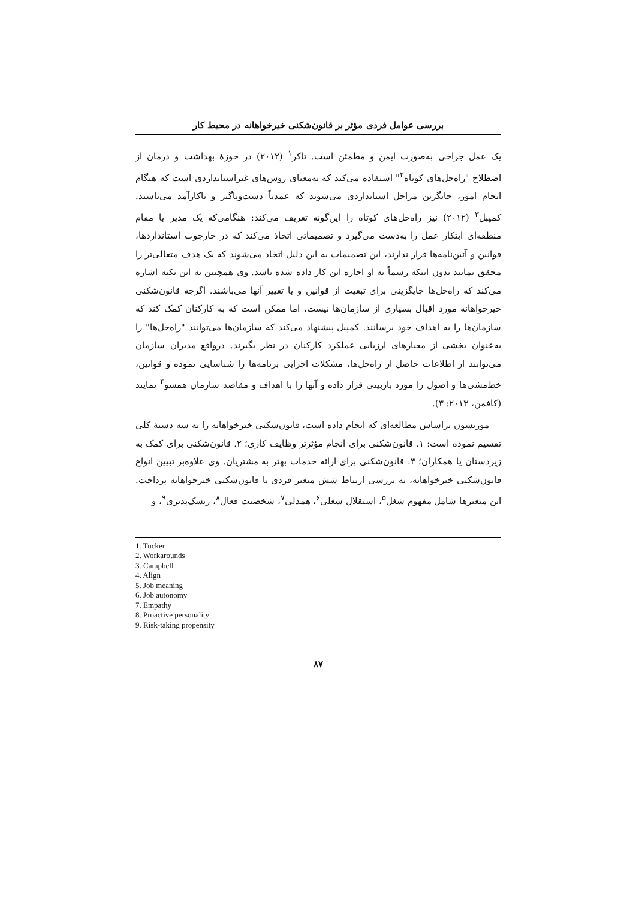بررسی عوامل فردی مؤثر بر قانون‌شکنی خیرخواهانه در محیط کار
یک عمل جراحی به‌صورت ایمن و مطمئن است. تاکر<sup>۱</sup> (۲۰۱۲) در حوزۀ بهداشت و درمان از اصطلاح "راه‌حل‌های کوتاه<sup>۲</sup>" استفاده می‌کند که به‌معنای روش‌های غیراستانداردی است که هنگام انجام امور، جایگزین مراحل استانداردی می‌شوند که عمدتاً دست‌وپاگیر و ناکارآمد می‌باشند. کمپبل<sup>۳</sup> (۲۰۱۲) نیز راه‌حل‌های کوتاه را این‌گونه تعریف می‌کند: هنگامی‌که یک مدیر یا مقام منطقه‌ای ابتکار عمل را به‌دست می‌گیرد و تصمیماتی اتخاذ می‌کند که در چارچوب استانداردها، قوانین و آئین‌نامه‌ها قرار ندارند، این تصمیمات به این دلیل اتخاذ می‌شوند که یک هدف متعالی‌تر را محقق نمایند بدون اینکه رسماً به او اجازه این کار داده شده باشد. وی همچنین به این نکته اشاره می‌کند که راه‌حل‌ها جایگزینی برای تبعیت از قوانین و یا تغییر آنها می‌باشند. اگرچه قانون‌شکنی خیرخواهانه مورد اقبال بسیاری از سازمان‌ها نیست، اما ممکن است که به کارکنان کمک کند که سازمان‌ها را به اهداف خود برسانند. کمپبل پیشنهاد می‌کند که سازمان‌ها می‌توانند "راه‌حل‌ها" را به‌عنوان بخشی از معیارهای ارزیابی عملکرد کارکنان در نظر بگیرند. درواقع مدیران سازمان می‌توانند از اطلاعات حاصل از راه‌حل‌ها، مشکلات اجرایی برنامه‌ها را شناسایی نموده و قوانین، خط‌مشی‌ها و اصول را مورد بازبینی قرار داده و آنها را با اهداف و مقاصد سازمان همسو<sup>۴</sup> نمایند (کافمن، ۲۰۱۳: ۳).
موریسون براساس مطالعه‌ای که انجام داده است، قانون‌شکنی خیرخواهانه را به سه دستۀ کلی تقسیم نموده است: ۱. قانون‌شکنی برای انجام مؤثرتر وظایف کاری؛ ۲. قانون‌شکنی برای کمک به زیردستان یا همکاران؛ ۳. قانون‌شکنی برای ارائه خدمات بهتر به مشتریان. وی علاوه‌بر تبیین انواع قانون‌شکنی خیرخواهانه، به بررسی ارتباط شش متغیر فردی با قانون‌شکنی خیرخواهانه پرداخت. این متغیرها شامل مفهوم شغل<sup>۵</sup>، استقلال شغلی<sup>۶</sup>، همدلی<sup>۷</sup>، شخصیت فعال<sup>۸</sup>، ریسک‌پذیری<sup>۹</sup>، و
1. Tucker
2. Workarounds
3. Campbell
4. Align
5. Job meaning
6. Job autonomy
7. Empathy
8. Proactive personality
9. Risk-taking propensity
۸۷